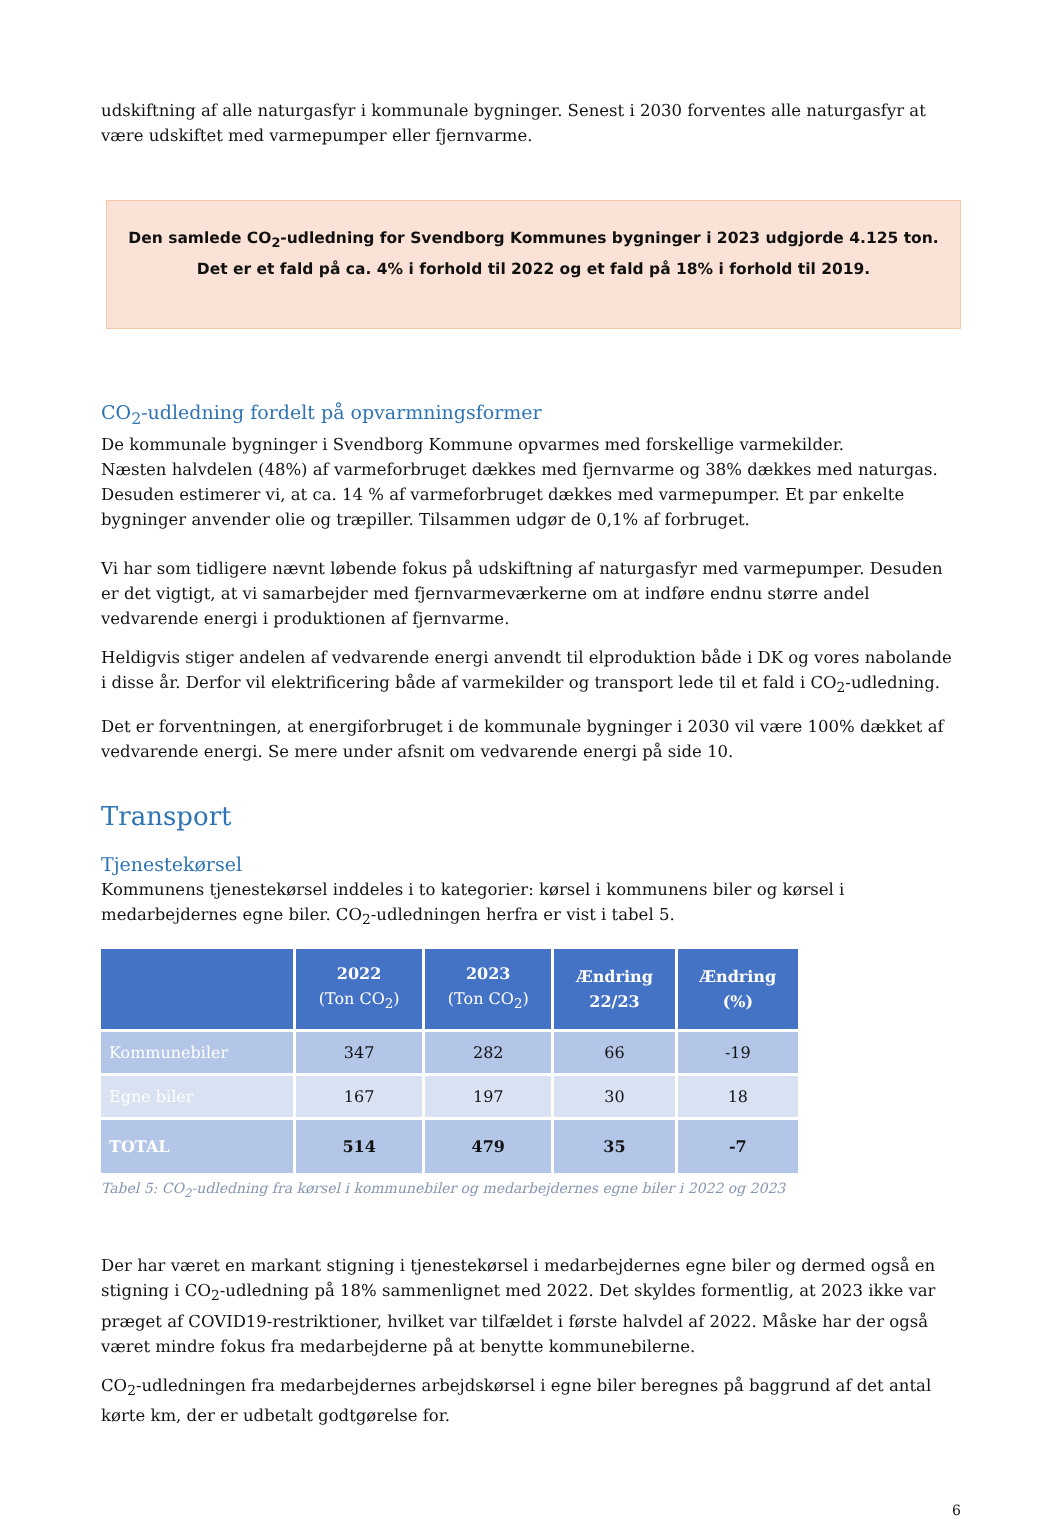udskiftning af alle naturgasfyr i kommunale bygninger. Senest i 2030 forventes alle naturgasfyr at være udskiftet med varmepumper eller fjernvarme.
Den samlede CO<sub>2</sub>-udledning for Svendborg Kommunes bygninger i 2023 udgjorde 4.125 ton.
Det er et fald på ca. 4% i forhold til 2022 og et fald på 18% i forhold til 2019.
CO<sub>2</sub>-udledning fordelt på opvarmningsformer
De kommunale bygninger i Svendborg Kommune opvarmes med forskellige varmekilder.
Næsten halvdelen (48%) af varmeforbruget dækkes med fjernvarme og 38% dækkes med naturgas. Desuden estimerer vi, at ca. 14 % af varmeforbruget dækkes med varmepumper. Et par enkelte bygninger anvender olie og træpiller. Tilsammen udgør de 0,1% af forbruget.
Vi har som tidligere nævnt løbende fokus på udskiftning af naturgasfyr med varmepumper. Desuden er det vigtigt, at vi samarbejder med fjernvarmeværkerne om at indføre endnu større andel vedvarende energi i produktionen af fjernvarme.
Heldigvis stiger andelen af vedvarende energi anvendt til elproduktion både i DK og vores nabolande i disse år. Derfor vil elektrificering både af varmekilder og transport lede til et fald i CO<sub>2</sub>-udledning.
Det er forventningen, at energiforbruget i de kommunale bygninger i 2030 vil være 100% dækket af vedvarende energi. Se mere under afsnit om vedvarende energi på side 10.
Transport
Tjenestekørsel
Kommunens tjenestekørsel inddeles i to kategorier: kørsel i kommunens biler og kørsel i medarbejdernes egne biler. CO<sub>2</sub>-udledningen herfra er vist i tabel 5.
| | 2022 (Ton CO<sub>2</sub>) | 2023 (Ton CO<sub>2</sub>) | Ændring 22/23 | Ændring (%) |
| --- | --- | --- | --- | --- |
| Kommunebiler | 347 | 282 | 66 | -19 |
| Egne biler | 167 | 197 | 30 | 18 |
| TOTAL | 514 | 479 | 35 | -7 |
Tabel 5: CO<sub>2</sub>-udledning fra kørsel i kommunebiler og medarbejdernes egne biler i 2022 og 2023
Der har været en markant stigning i tjenestekørsel i medarbejdernes egne biler og dermed også en stigning i CO<sub>2</sub>-udledning på 18% sammenlignet med 2022. Det skyldes formentlig, at 2023 ikke var præget af COVID19-restriktioner, hvilket var tilfældet i første halvdel af 2022. Måske har der også været mindre fokus fra medarbejderne på at benytte kommunebilerne.
CO<sub>2</sub>-udledningen fra medarbejdernes arbejdskørsel i egne biler beregnes på baggrund af det antal kørte km, der er udbetalt godtgørelse for.
6